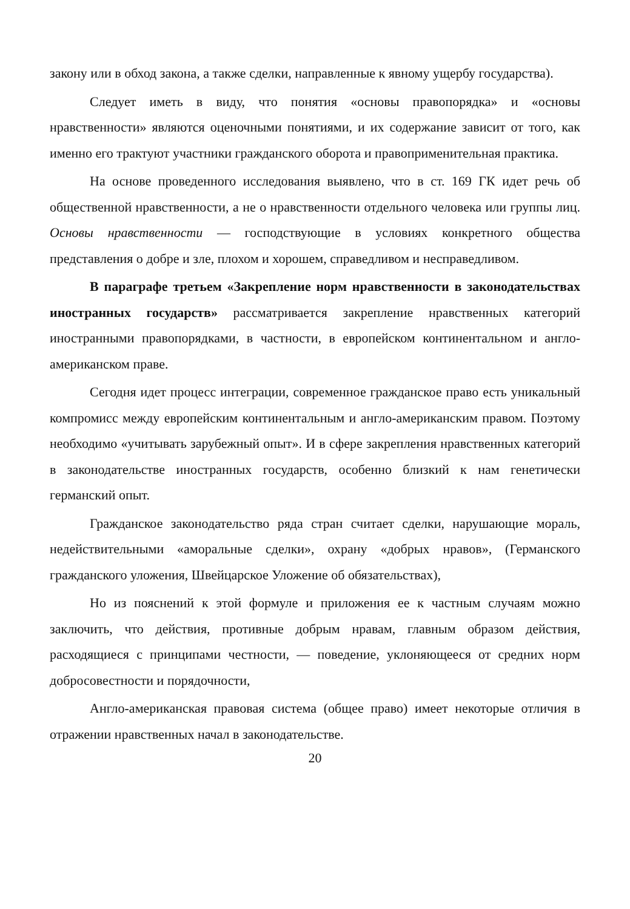закону или в обход закона, а также сделки, направленные к явному ущербу государства).
Следует иметь в виду, что понятия «основы правопорядка» и «основы нравственности» являются оценочными понятиями, и их содержание зависит от того, как именно его трактуют участники гражданского оборота и правоприменительная практика.
На основе проведенного исследования выявлено, что в ст. 169 ГК идет речь об общественной нравственности, а не о нравственности отдельного человека или группы лиц. Основы нравственности — господствующие в условиях конкретного общества представления о добре и зле, плохом и хорошем, справедливом и несправедливом.
В параграфе третьем «Закрепление норм нравственности в законодательствах иностранных государств» рассматривается закрепление нравственных категорий иностранными правопорядками, в частности, в европейском континентальном и англо-американском праве.
Сегодня идет процесс интеграции, современное гражданское право есть уникальный компромисс между европейским континентальным и англо-американским правом. Поэтому необходимо «учитывать зарубежный опыт». И в сфере закрепления нравственных категорий в законодательстве иностранных государств, особенно близкий к нам генетически германский опыт.
Гражданское законодательство ряда стран считает сделки, нарушающие мораль, недействительными «аморальные сделки», охрану «добрых нравов», (Германского гражданского уложения, Швейцарское Уложение об обязательствах),
Но из пояснений к этой формуле и приложения ее к частным случаям можно заключить, что действия, противные добрым нравам, главным образом действия, расходящиеся с принципами честности, — поведение, уклоняющееся от средних норм добросовестности и порядочности,
Англо-американская правовая система (общее право) имеет некоторые отличия в отражении нравственных начал в законодательстве.
20